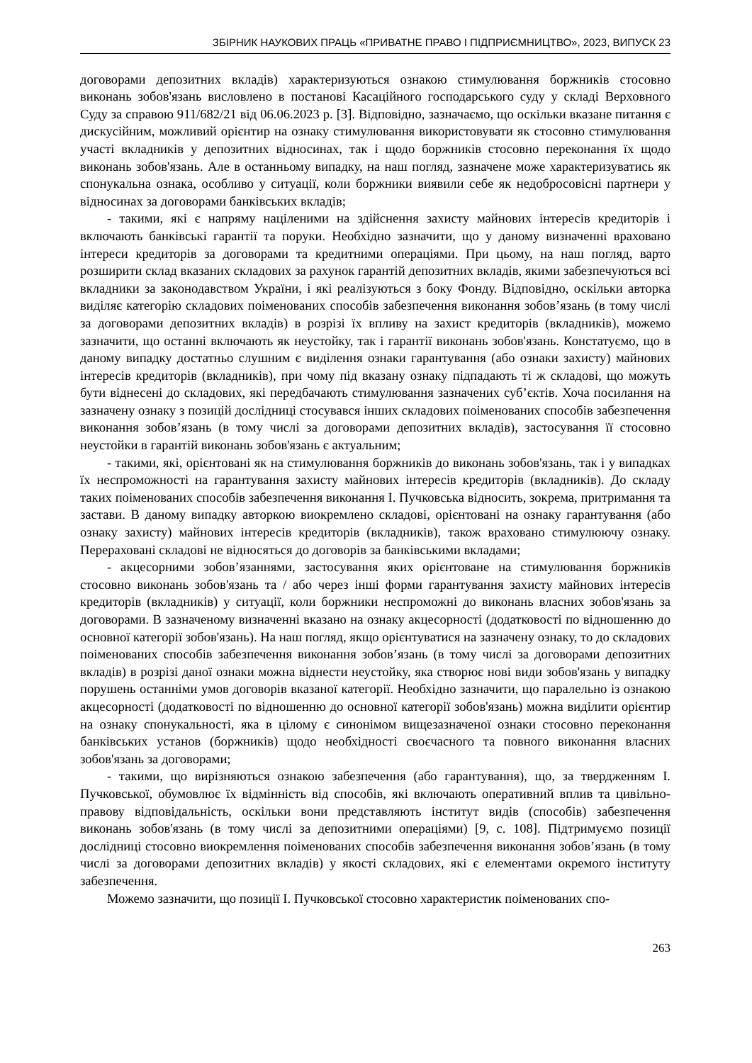ЗБІРНИК НАУКОВИХ ПРАЦЬ «ПРИВАТНЕ ПРАВО І ПІДПРИЄМНИЦТВО», 2023, ВИПУСК 23
договорами депозитних вкладів) характеризуються ознакою стимулювання боржників стосовно виконань зобов'язань висловлено в постанові Касаційного господарського суду у складі Верховного Суду за справою 911/682/21 від 06.06.2023 р. [3]. Відповідно, зазначаємо, що оскільки вказане питання є дискусійним, можливий орієнтир на ознаку стимулювання використовувати як стосовно стимулювання участі вкладників у депозитних відносинах, так і щодо боржників стосовно переконання їх щодо виконань зобов'язань. Але в останньому випадку, на наш погляд, зазначене може характеризуватись як спонукальна ознака, особливо у ситуації, коли боржники виявили себе як недобросовісні партнери у відносинах за договорами банківських вкладів;
- такими, які є напряму націленими на здійснення захисту майнових інтересів кредиторів і включають банківські гарантії та поруки. Необхідно зазначити, що у даному визначенні враховано інтереси кредиторів за договорами та кредитними операціями. При цьому, на наш погляд, варто розширити склад вказаних складових за рахунок гарантій депозитних вкладів, якими забезпечуються всі вкладники за законодавством України, і які реалізуються з боку Фонду. Відповідно, оскільки авторка виділяє категорію складових поіменованих способів забезпечення виконання зобов’язань (в тому числі за договорами депозитних вкладів) в розрізі їх впливу на захист кредиторів (вкладників), можемо зазначити, що останні включають як неустойку, так і гарантії виконань зобов'язань. Констатуємо, що в даному випадку достатньо слушним є виділення ознаки гарантування (або ознаки захисту) майнових інтересів кредиторів (вкладників), при чому під вказану ознаку підпадають ті ж складові, що можуть бути віднесені до складових, які передбачають стимулювання зазначених суб’єктів. Хоча посилання на зазначену ознаку з позицій дослідниці стосувався інших складових поіменованих способів забезпечення виконання зобов’язань (в тому числі за договорами депозитних вкладів), застосування її стосовно неустойки в гарантій виконань зобов'язань є актуальним;
- такими, які, орієнтовані як на стимулювання боржників до виконань зобов'язань, так і у випадках їх неспроможності на гарантування захисту майнових інтересів кредиторів (вкладників). До складу таких поіменованих способів забезпечення виконання І. Пучковська відносить, зокрема, притримання та застави. В даному випадку авторкою виокремлено складові, орієнтовані на ознаку гарантування (або ознаку захисту) майнових інтересів кредиторів (вкладників), також враховано стимулюючу ознаку. Перераховані складові не відносяться до договорів за банківськими вкладами;
- акцесорними зобов’язаннями, застосування яких орієнтоване на стимулювання боржників стосовно виконань зобов'язань та / або через інші форми гарантування захисту майнових інтересів кредиторів (вкладників) у ситуації, коли боржники неспроможні до виконань власних зобов'язань за договорами. В зазначеному визначенні вказано на ознаку акцесорності (додатковості по відношенню до основної категорії зобов'язань). На наш погляд, якщо орієнтуватися на зазначену ознаку, то до складових поіменованих способів забезпечення виконання зобов’язань (в тому числі за договорами депозитних вкладів) в розрізі даної ознаки можна віднести неустойку, яка створює нові види зобов'язань у випадку порушень останніми умов договорів вказаної категорії. Необхідно зазначити, що паралельно із ознакою акцесорності (додатковості по відношенню до основної категорії зобов'язань) можна виділити орієнтир на ознаку спонукальності, яка в цілому є синонімом вищезазначеної ознаки стосовно переконання банківських установ (боржників) щодо необхідності своєчасного та повного виконання власних зобов'язань за договорами;
- такими, що вирізняються ознакою забезпечення (або гарантування), що, за твердженням І. Пучковської, обумовлює їх відмінність від способів, які включають оперативний вплив та цивільно-правову відповідальність, оскільки вони представляють інститут видів (способів) забезпечення виконань зобов'язань (в тому числі за депозитними операціями) [9, с. 108]. Підтримуємо позиції дослідниці стосовно виокремлення поіменованих способів забезпечення виконання зобов’язань (в тому числі за договорами депозитних вкладів) у якості складових, які є елементами окремого інституту забезпечення.
Можемо зазначити, що позиції І. Пучковської стосовно характеристик поіменованих спо-
263